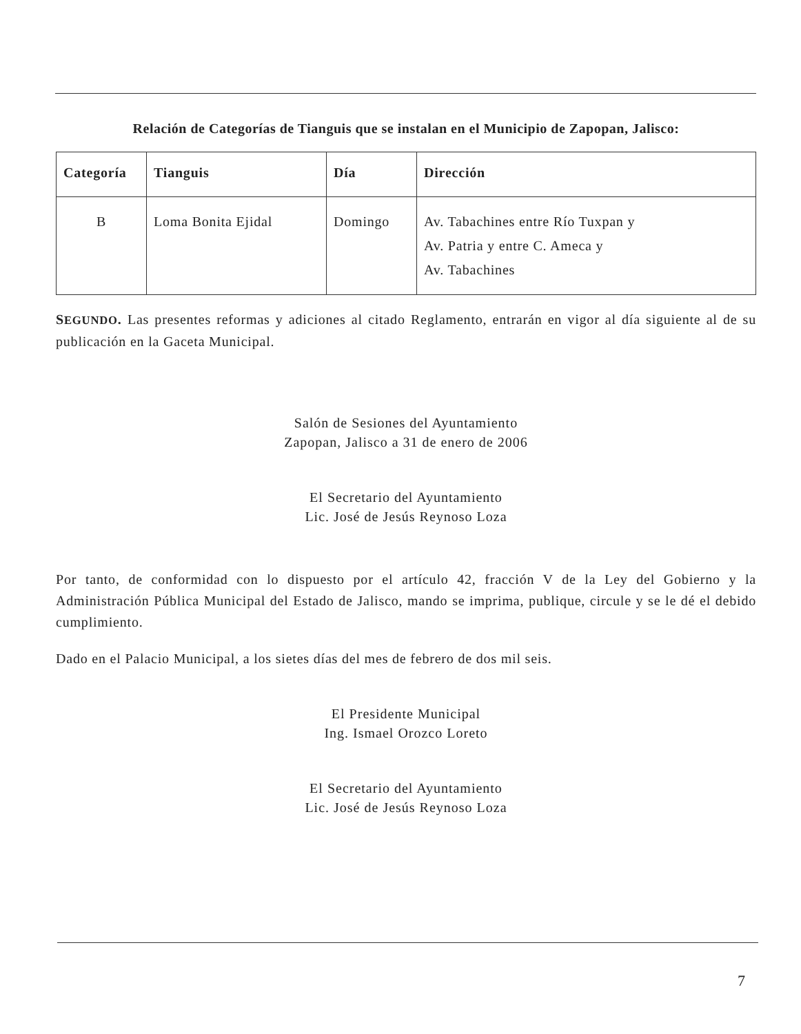Relación de Categorías de Tianguis que se instalan en el Municipio de Zapopan, Jalisco:
| Categoría | Tianguis | Día | Dirección |
| --- | --- | --- | --- |
| B | Loma Bonita Ejidal | Domingo | Av. Tabachines entre Río Tuxpan y Av. Patria y entre C. Ameca y Av. Tabachines |
SEGUNDO. Las presentes reformas y adiciones al citado Reglamento, entrarán en vigor al día siguiente al de su publicación en la Gaceta Municipal.
Salón de Sesiones del Ayuntamiento
Zapopan, Jalisco a 31 de enero de 2006
El Secretario del Ayuntamiento
Lic. José de Jesús Reynoso Loza
Por tanto, de conformidad con lo dispuesto por el artículo 42, fracción V de la Ley del Gobierno y la Administración Pública Municipal del Estado de Jalisco, mando se imprima, publique, circule y se le dé el debido cumplimiento.
Dado en el Palacio Municipal, a los sietes días del mes de febrero de dos mil seis.
El Presidente Municipal
Ing. Ismael Orozco Loreto
El Secretario del Ayuntamiento
Lic. José de Jesús Reynoso Loza
7